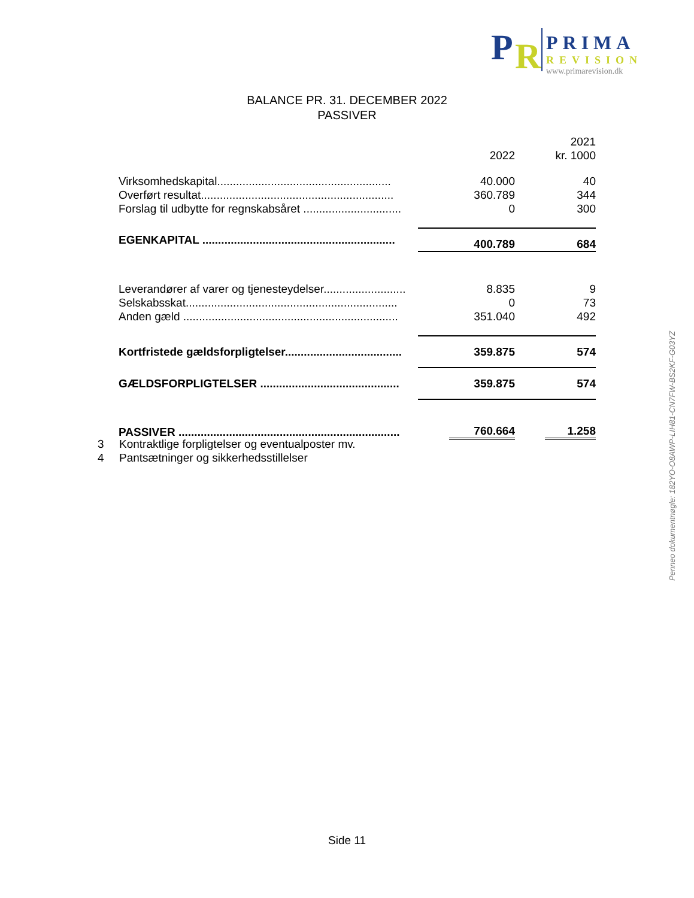P R
PRIMA
REVISION
www.primarevision.dk
BALANCE PR. 31. DECEMBER 2022
PASSIVER
| | 2022 | 2021 kr. 1000 |
| --- | --- | --- |
| Virksomhedskapital....................................................... | 40.000 | 40 |
| Overført resultat............................................................. | 360.789 | 344 |
| Forslag til udbytte for regnskabsåret ............................... | 0 | 300 |
| EGENKAPITAL ............................................................. | 400.789 | 684 |
| Leverandører af varer og tjenesteydelser.......................... | 8.835 | 9 |
| Selskabsskat................................................................... | 0 | 73 |
| Anden gæld .................................................................... | 351.040 | 492 |
| Kortfristede gældsforpligtelser..................................... | 359.875 | 574 |
| GÆLDSFORPLIGTELSER ............................................ | 359.875 | 574 |
| PASSIVER ...................................................................... | 760.664 | 1.258 |
3 Kontraktlige forpligtelser og eventualposter mv.
4 Pantsætninger og sikkerhedsstillelser
Side 11
Penneo dokumentnøgle: 182YO-O8AWP-LIH81-CN7FW-BS2KF-G03YZ